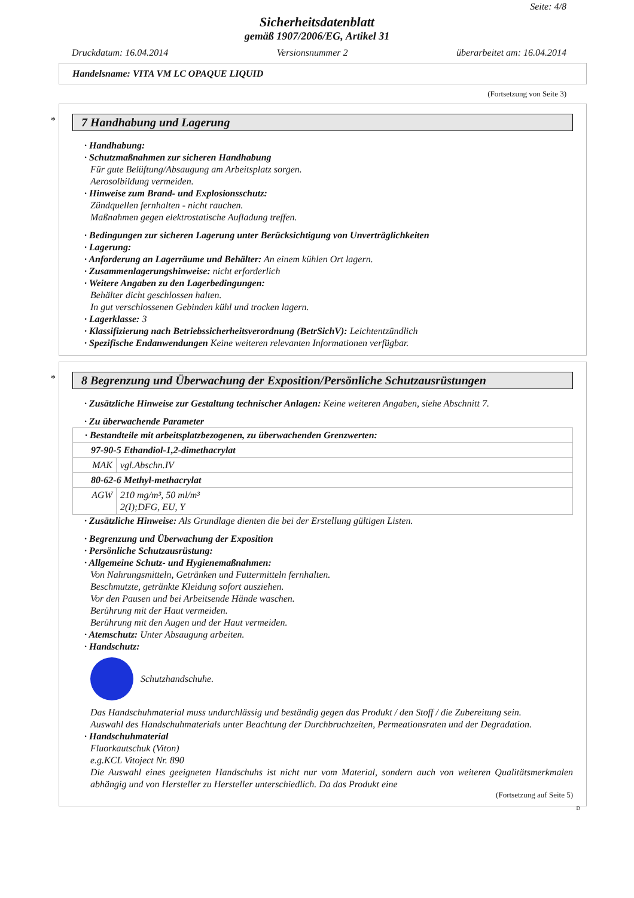Seite: 4/8
Sicherheitsdatenblatt
gemäß 1907/2006/EG, Artikel 31
Druckdatum: 16.04.2014 Versionsnummer 2 überarbeitet am: 16.04.2014
Handelsname: VITA VM LC OPAQUE LIQUID
(Fortsetzung von Seite 3)
*
7 Handhabung und Lagerung
· Handhabung:
· Schutzmaßnahmen zur sicheren Handhabung
Für gute Belüftung/Absaugung am Arbeitsplatz sorgen.
Aerosolbildung vermeiden.
· Hinweise zum Brand- und Explosionsschutz:
Zündquellen fernhalten - nicht rauchen.
Maßnahmen gegen elektrostatische Aufladung treffen.
· Bedingungen zur sicheren Lagerung unter Berücksichtigung von Unverträglichkeiten
· Lagerung:
· Anforderung an Lagerräume und Behälter: An einem kühlen Ort lagern.
· Zusammenlagerungshinweise: nicht erforderlich
· Weitere Angaben zu den Lagerbedingungen:
Behälter dicht geschlossen halten.
In gut verschlossenen Gebinden kühl und trocken lagern.
· Lagerklasse: 3
· Klassifizierung nach Betriebssicherheitsverordnung (BetrSichV): Leichtentzündlich
· Spezifische Endanwendungen Keine weiteren relevanten Informationen verfügbar.
*
8 Begrenzung und Überwachung der Exposition/Persönliche Schutzausrüstungen
· Zusätzliche Hinweise zur Gestaltung technischer Anlagen: Keine weiteren Angaben, siehe Abschnitt 7.
· Zu überwachende Parameter
| · Bestandteile mit arbeitsplatzbezogenen, zu überwachenden Grenzwerten: | |
| 97-90-5 Ethandiol-1,2-dimethacrylat | |
| MAK | vgl.Abschn.IV |
| 80-62-6 Methyl-methacrylat | |
| AGW | 210 mg/m³, 50 ml/m³ 2(I);DFG, EU, Y |
· Zusätzliche Hinweise: Als Grundlage dienten die bei der Erstellung gültigen Listen.
· Begrenzung und Überwachung der Exposition
· Persönliche Schutzausrüstung:
· Allgemeine Schutz- und Hygienemaßnahmen:
Von Nahrungsmitteln, Getränken und Futtermitteln fernhalten.
Beschmutzte, getränkte Kleidung sofort ausziehen.
Vor den Pausen und bei Arbeitsende Hände waschen.
Berührung mit der Haut vermeiden.
Berührung mit den Augen und der Haut vermeiden.
· Atemschutz: Unter Absaugung arbeiten.
· Handschutz:
Schutzhandschuhe.
Das Handschuhmaterial muss undurchlässig und beständig gegen das Produkt / den Stoff / die Zubereitung sein.
Auswahl des Handschuhmaterials unter Beachtung der Durchbruchzeiten, Permeationsraten und der Degradation.
· Handschuhmaterial
Fluorkautschuk (Viton)
e.g.KCL Vitoject Nr. 890
Die Auswahl eines geeigneten Handschuhs ist nicht nur vom Material, sondern auch von weiteren Qualitätsmerkmalen abhängig und von Hersteller zu Hersteller unterschiedlich. Da das Produkt eine
(Fortsetzung auf Seite 5)
D